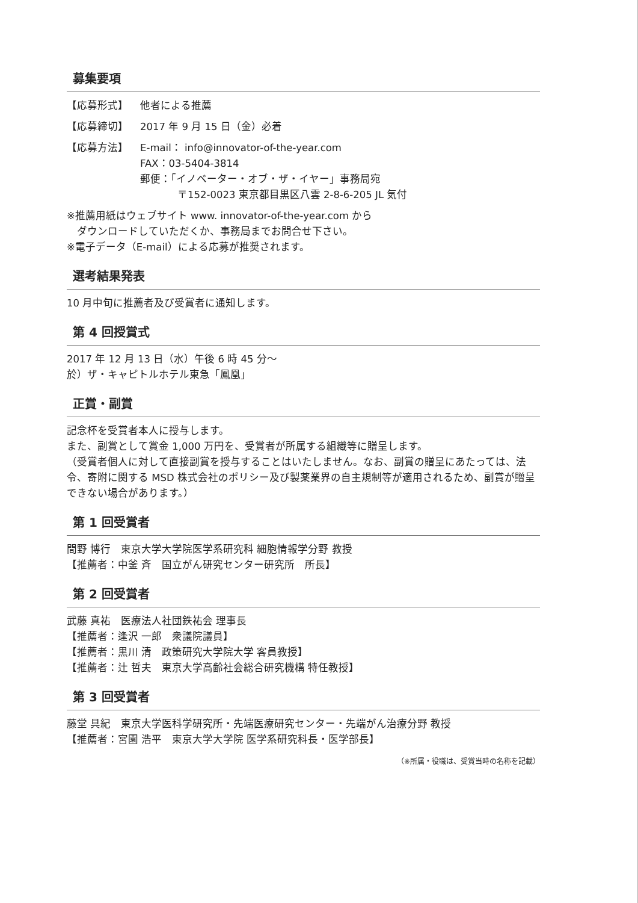募集要項
【応募形式】 他者による推薦
【応募締切】 2017 年 9 月 15 日（金）必着
【応募方法】 E-mail： info@innovator-of-the-year.com
FAX：03-5404-3814
郵便：「イノベーター・オブ・ザ・イヤー」事務局宛
〒152-0023 東京都目黒区八雲 2-8-6-205 JL 気付
※推薦用紙はウェブサイト www. innovator-of-the-year.com から
　ダウンロードしていただくか、事務局までお問合せ下さい。
※電子データ（E-mail）による応募が推奨されます。
選考結果発表
10 月中旬に推薦者及び受賞者に通知します。
第 4 回授賞式
2017 年 12 月 13 日（水）午後 6 時 45 分～
於）ザ・キャピトルホテル東急「鳳凰」
正賞・副賞
記念杯を受賞者本人に授与します。
また、副賞として賞金 1,000 万円を、受賞者が所属する組織等に贈呈します。
（受賞者個人に対して直接副賞を授与することはいたしません。なお、副賞の贈呈にあたっては、法令、寄附に関する MSD 株式会社のポリシー及び製薬業界の自主規制等が適用されるため、副賞が贈呈できない場合があります。）
第 1 回受賞者
間野 博行　東京大学大学院医学系研究科 細胞情報学分野 教授
【推薦者：中釜 斉　国立がん研究センター研究所　所長】
第 2 回受賞者
武藤 真祐　医療法人社団鉄祐会 理事長
【推薦者：逢沢 一郎　衆議院議員】
【推薦者：黒川 清　政策研究大学院大学 客員教授】
【推薦者：辻 哲夫　東京大学高齢社会総合研究機構 特任教授】
第 3 回受賞者
藤堂 具紀　東京大学医科学研究所・先端医療研究センター・先端がん治療分野 教授
【推薦者：宮園 浩平　東京大学大学院 医学系研究科長・医学部長】
（※所属・役職は、受賞当時の名称を記載）